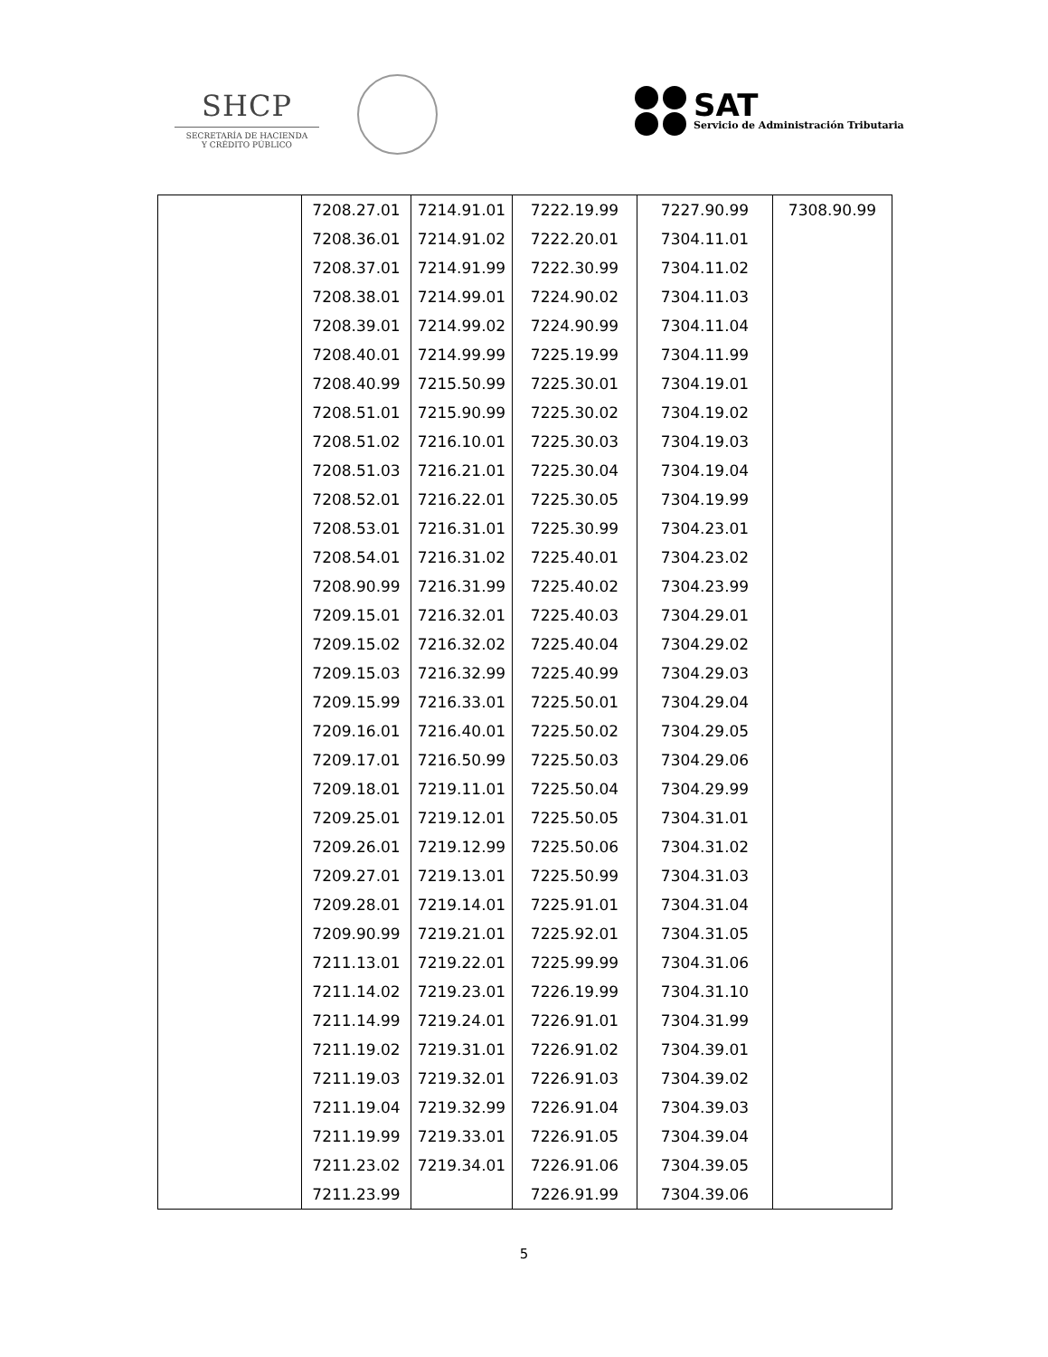SHCP
SECRETARÍA DE HACIENDA
Y CRÉDITO PÚBLICO
SAT
Servicio de Administración Tributaria
| | 7208.27.01 | 7214.91.01 | 7222.19.99 | 7227.90.99 | 7308.90.99 |
| | 7208.36.01 | 7214.91.02 | 7222.20.01 | 7304.11.01 | |
| | 7208.37.01 | 7214.91.99 | 7222.30.99 | 7304.11.02 | |
| | 7208.38.01 | 7214.99.01 | 7224.90.02 | 7304.11.03 | |
| | 7208.39.01 | 7214.99.02 | 7224.90.99 | 7304.11.04 | |
| | 7208.40.01 | 7214.99.99 | 7225.19.99 | 7304.11.99 | |
| | 7208.40.99 | 7215.50.99 | 7225.30.01 | 7304.19.01 | |
| | 7208.51.01 | 7215.90.99 | 7225.30.02 | 7304.19.02 | |
| | 7208.51.02 | 7216.10.01 | 7225.30.03 | 7304.19.03 | |
| | 7208.51.03 | 7216.21.01 | 7225.30.04 | 7304.19.04 | |
| | 7208.52.01 | 7216.22.01 | 7225.30.05 | 7304.19.99 | |
| | 7208.53.01 | 7216.31.01 | 7225.30.99 | 7304.23.01 | |
| | 7208.54.01 | 7216.31.02 | 7225.40.01 | 7304.23.02 | |
| | 7208.90.99 | 7216.31.99 | 7225.40.02 | 7304.23.99 | |
| | 7209.15.01 | 7216.32.01 | 7225.40.03 | 7304.29.01 | |
| | 7209.15.02 | 7216.32.02 | 7225.40.04 | 7304.29.02 | |
| | 7209.15.03 | 7216.32.99 | 7225.40.99 | 7304.29.03 | |
| | 7209.15.99 | 7216.33.01 | 7225.50.01 | 7304.29.04 | |
| | 7209.16.01 | 7216.40.01 | 7225.50.02 | 7304.29.05 | |
| | 7209.17.01 | 7216.50.99 | 7225.50.03 | 7304.29.06 | |
| | 7209.18.01 | 7219.11.01 | 7225.50.04 | 7304.29.99 | |
| | 7209.25.01 | 7219.12.01 | 7225.50.05 | 7304.31.01 | |
| | 7209.26.01 | 7219.12.99 | 7225.50.06 | 7304.31.02 | |
| | 7209.27.01 | 7219.13.01 | 7225.50.99 | 7304.31.03 | |
| | 7209.28.01 | 7219.14.01 | 7225.91.01 | 7304.31.04 | |
| | 7209.90.99 | 7219.21.01 | 7225.92.01 | 7304.31.05 | |
| | 7211.13.01 | 7219.22.01 | 7225.99.99 | 7304.31.06 | |
| | 7211.14.02 | 7219.23.01 | 7226.19.99 | 7304.31.10 | |
| | 7211.14.99 | 7219.24.01 | 7226.91.01 | 7304.31.99 | |
| | 7211.19.02 | 7219.31.01 | 7226.91.02 | 7304.39.01 | |
| | 7211.19.03 | 7219.32.01 | 7226.91.03 | 7304.39.02 | |
| | 7211.19.04 | 7219.32.99 | 7226.91.04 | 7304.39.03 | |
| | 7211.19.99 | 7219.33.01 | 7226.91.05 | 7304.39.04 | |
| | 7211.23.02 | 7219.34.01 | 7226.91.06 | 7304.39.05 | |
| | 7211.23.99 | | 7226.91.99 | 7304.39.06 | |
5